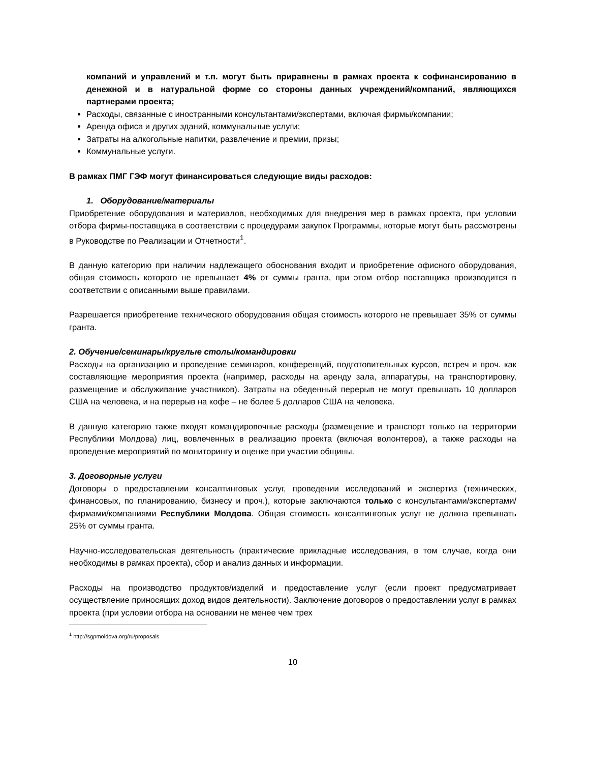компаний и управлений и т.п. могут быть приравнены в рамках проекта к софинансированию в денежной и в натуральной форме со стороны данных учреждений/компаний, являющихся партнерами проекта;
Расходы, связанные с иностранными консультантами/экспертами, включая фирмы/компании;
Аренда офиса и других зданий, коммунальные услуги;
Затраты на алкогольные напитки, развлечение и премии, призы;
Коммунальные услуги.
В рамках ПМГ ГЭФ могут финансироваться следующие виды расходов:
1. Оборудование/материалы
Приобретение оборудования и материалов, необходимых для внедрения мер в рамках проекта, при условии отбора фирмы-поставщика в соответствии с процедурами закупок Программы, которые могут быть рассмотрены в Руководстве по Реализации и Отчетности<sup>1</sup>.
В данную категорию при наличии надлежащего обоснования входит и приобретение офисного оборудования, общая стоимость которого не превышает 4% от суммы гранта, при этом отбор поставщика производится в соответствии с описанными выше правилами.
Разрешается приобретение технического оборудования общая стоимость которого не превышает 35% от суммы гранта.
2. Обучение/семинары/круглые столы/командировки
Расходы на организацию и проведение семинаров, конференций, подготовительных курсов, встреч и проч. как составляющие мероприятия проекта (например, расходы на аренду зала, аппаратуры, на транспортировку, размещение и обслуживание участников). Затраты на обеденный перерыв не могут превышать 10 долларов США на человека, и на перерыв на кофе – не более 5 долларов США на человека.
В данную категорию также входят командировочные расходы (размещение и транспорт только на территории Республики Молдова) лиц, вовлеченных в реализацию проекта (включая волонтеров), а также расходы на проведение мероприятий по мониторингу и оценке при участии общины.
3. Договорные услуги
Договоры о предоставлении консалтинговых услуг, проведении исследований и экспертиз (технических, финансовых, по планированию, бизнесу и проч.), которые заключаются только с консультантами/экспертами/фирмами/компаниями Республики Молдова. Общая стоимость консалтинговых услуг не должна превышать 25% от суммы гранта.
Научно-исследовательская деятельность (практические прикладные исследования, в том случае, когда они необходимы в рамках проекта), сбор и анализ данных и информации.
Расходы на производство продуктов/изделий и предоставление услуг (если проект предусматривает осуществление приносящих доход видов деятельности). Заключение договоров о предоставлении услуг в рамках проекта (при условии отбора на основании не менее чем трех
<sup>1</sup> http://sgpmoldova.org/ru/proposals
10